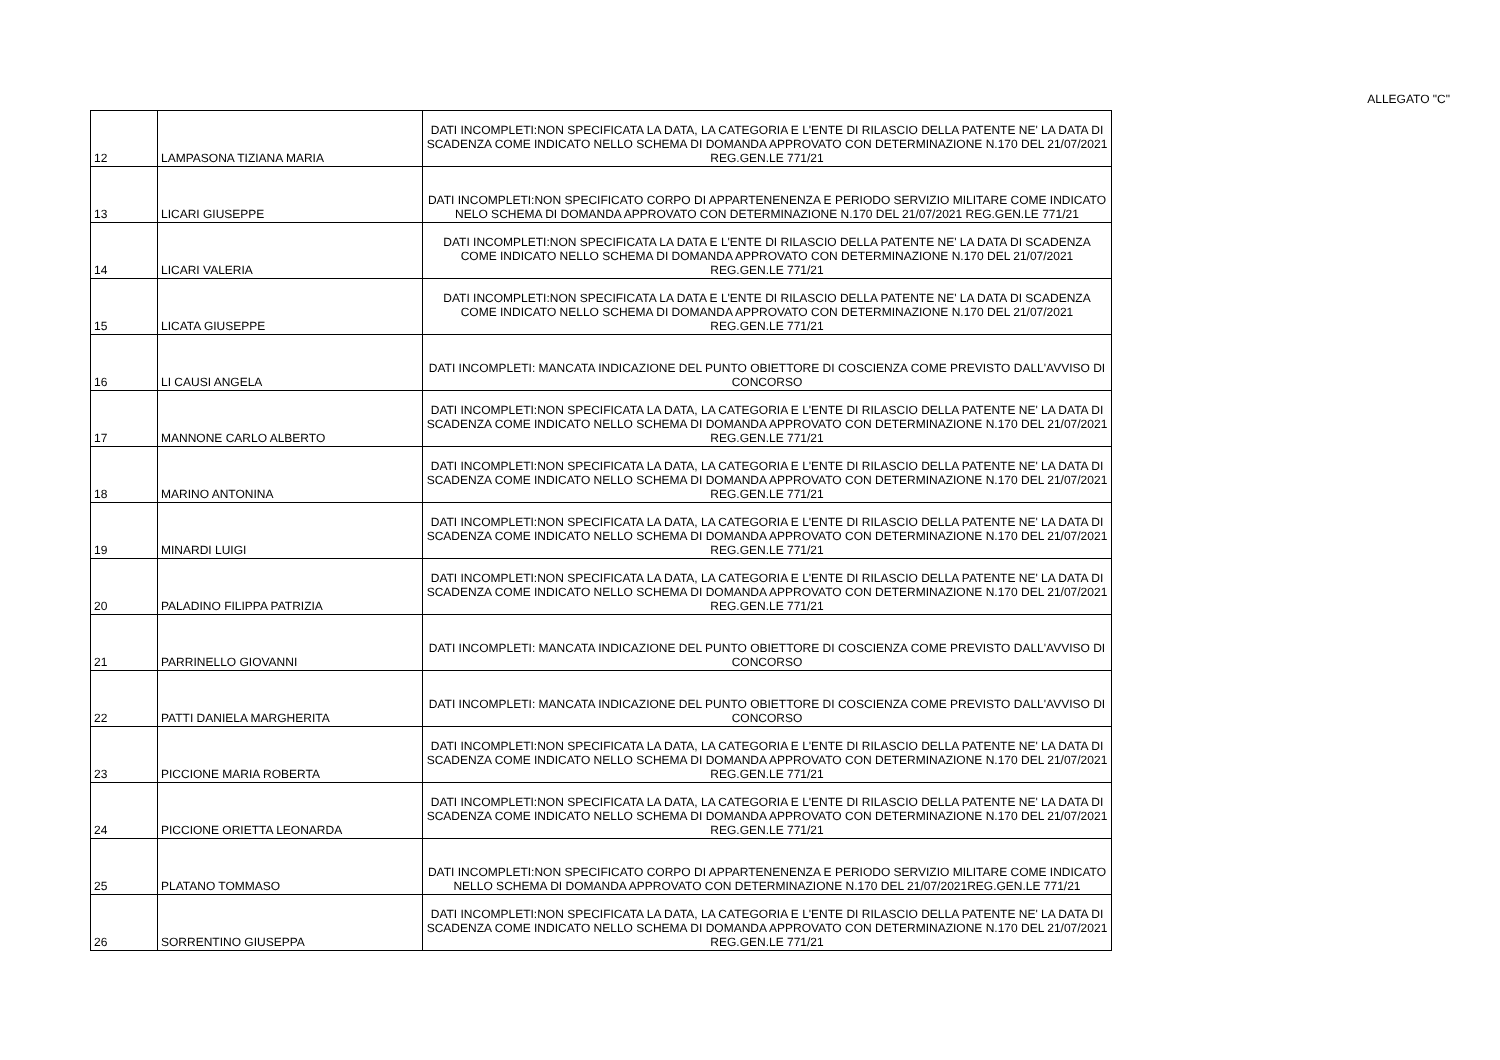ALLEGATO "C"
| 12 | LAMPASONA TIZIANA MARIA | DATI INCOMPLETI:NON SPECIFICATA LA DATA, LA CATEGORIA E L'ENTE DI RILASCIO DELLA PATENTE NE' LA DATA DI SCADENZA COME INDICATO NELLO SCHEMA DI DOMANDA APPROVATO CON DETERMINAZIONE N.170 DEL 21/07/2021 REG.GEN.LE 771/21 |
| 13 | LICARI GIUSEPPE | DATI INCOMPLETI:NON SPECIFICATO CORPO DI APPARTENENENZA E PERIODO SERVIZIO MILITARE COME INDICATO NELO SCHEMA DI DOMANDA APPROVATO CON DETERMINAZIONE N.170 DEL 21/07/2021 REG.GEN.LE 771/21 |
| 14 | LICARI VALERIA | DATI INCOMPLETI:NON SPECIFICATA LA DATA E L'ENTE DI RILASCIO DELLA PATENTE NE' LA DATA DI SCADENZA COME INDICATO NELLO SCHEMA DI DOMANDA APPROVATO CON DETERMINAZIONE N.170 DEL 21/07/2021 REG.GEN.LE 771/21 |
| 15 | LICATA GIUSEPPE | DATI INCOMPLETI:NON SPECIFICATA LA DATA E L'ENTE DI RILASCIO DELLA PATENTE NE' LA DATA DI SCADENZA COME INDICATO NELLO SCHEMA DI DOMANDA APPROVATO CON DETERMINAZIONE N.170 DEL 21/07/2021 REG.GEN.LE 771/21 |
| 16 | LI CAUSI ANGELA | DATI INCOMPLETI: MANCATA INDICAZIONE DEL PUNTO OBIETTORE DI COSCIENZA COME PREVISTO DALL'AVVISO DI CONCORSO |
| 17 | MANNONE CARLO ALBERTO | DATI INCOMPLETI:NON SPECIFICATA LA DATA, LA CATEGORIA E L'ENTE DI RILASCIO DELLA PATENTE NE' LA DATA DI SCADENZA COME INDICATO NELLO SCHEMA DI DOMANDA APPROVATO CON DETERMINAZIONE N.170 DEL 21/07/2021 REG.GEN.LE 771/21 |
| 18 | MARINO ANTONINA | DATI INCOMPLETI:NON SPECIFICATA LA DATA, LA CATEGORIA E L'ENTE DI RILASCIO DELLA PATENTE NE' LA DATA DI SCADENZA COME INDICATO NELLO SCHEMA DI DOMANDA APPROVATO CON DETERMINAZIONE N.170 DEL 21/07/2021 REG.GEN.LE 771/21 |
| 19 | MINARDI LUIGI | DATI INCOMPLETI:NON SPECIFICATA LA DATA, LA CATEGORIA E L'ENTE DI RILASCIO DELLA PATENTE NE' LA DATA DI SCADENZA COME INDICATO NELLO SCHEMA DI DOMANDA APPROVATO CON DETERMINAZIONE N.170 DEL 21/07/2021 REG.GEN.LE 771/21 |
| 20 | PALADINO FILIPPA PATRIZIA | DATI INCOMPLETI:NON SPECIFICATA LA DATA, LA CATEGORIA E L'ENTE DI RILASCIO DELLA PATENTE NE' LA DATA DI SCADENZA COME INDICATO NELLO SCHEMA DI DOMANDA APPROVATO CON DETERMINAZIONE N.170 DEL 21/07/2021 REG.GEN.LE 771/21 |
| 21 | PARRINELLO GIOVANNI | DATI INCOMPLETI: MANCATA INDICAZIONE DEL PUNTO OBIETTORE DI COSCIENZA COME PREVISTO DALL'AVVISO DI CONCORSO |
| 22 | PATTI DANIELA MARGHERITA | DATI INCOMPLETI: MANCATA INDICAZIONE DEL PUNTO OBIETTORE DI COSCIENZA COME PREVISTO DALL'AVVISO DI CONCORSO |
| 23 | PICCIONE MARIA ROBERTA | DATI INCOMPLETI:NON SPECIFICATA LA DATA, LA CATEGORIA E L'ENTE DI RILASCIO DELLA PATENTE NE' LA DATA DI SCADENZA COME INDICATO NELLO SCHEMA DI DOMANDA APPROVATO CON DETERMINAZIONE N.170 DEL 21/07/2021 REG.GEN.LE 771/21 |
| 24 | PICCIONE ORIETTA LEONARDA | DATI INCOMPLETI:NON SPECIFICATA LA DATA, LA CATEGORIA E L'ENTE DI RILASCIO DELLA PATENTE NE' LA DATA DI SCADENZA COME INDICATO NELLO SCHEMA DI DOMANDA APPROVATO CON DETERMINAZIONE N.170 DEL 21/07/2021 REG.GEN.LE 771/21 |
| 25 | PLATANO TOMMASO | DATI INCOMPLETI:NON SPECIFICATO CORPO DI APPARTENENENZA E PERIODO SERVIZIO MILITARE COME INDICATO NELLO SCHEMA DI DOMANDA APPROVATO CON DETERMINAZIONE N.170 DEL 21/07/2021REG.GEN.LE 771/21 |
| 26 | SORRENTINO GIUSEPPA | DATI INCOMPLETI:NON SPECIFICATA LA DATA, LA CATEGORIA E L'ENTE DI RILASCIO DELLA PATENTE NE' LA DATA DI SCADENZA COME INDICATO NELLO SCHEMA DI DOMANDA APPROVATO CON DETERMINAZIONE N.170 DEL 21/07/2021 REG.GEN.LE 771/21 |